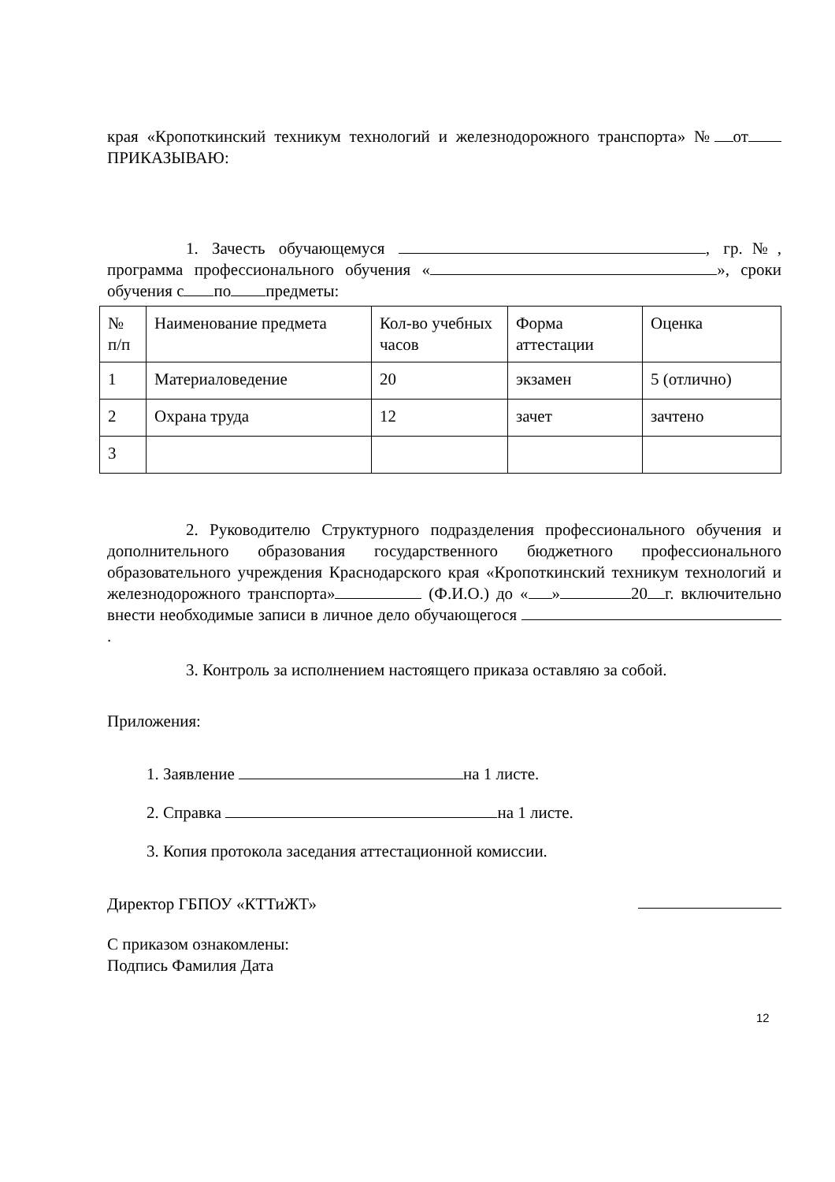края «Кропоткинский техникум технологий и железнодорожного транспорта» № от ПРИКАЗЫВАЮ:
1. Зачесть обучающемуся , гр.№, программа профессионального обучения « », сроки обучения с по предметы:
| № п/п | Наименование предмета | Кол-во учебных часов | Форма аттестации | Оценка |
| 1 | Материаловедение | 20 | экзамен | 5 (отлично) |
| 2 | Охрана труда | 12 | зачет | зачтено |
| 3 | | | | |
2. Руководителю Структурного подразделения профессионального обучения и дополнительного образования государственного бюджетного профессионального образовательного учреждения Краснодарского края «Кропоткинский техникум технологий и железнодорожного транспорта» (Ф.И.О.) до « » 20 г. включительно внести необходимые записи в личное дело обучающегося .
3. Контроль за исполнением настоящего приказа оставляю за собой.
Приложения:
1. Заявление на 1 листе.
2. Справка на 1 листе.
3. Копия протокола заседания аттестационной комиссии.
Директор ГБПОУ «КТТиЖТ»
С приказом ознакомлены:
Подпись Фамилия Дата
12